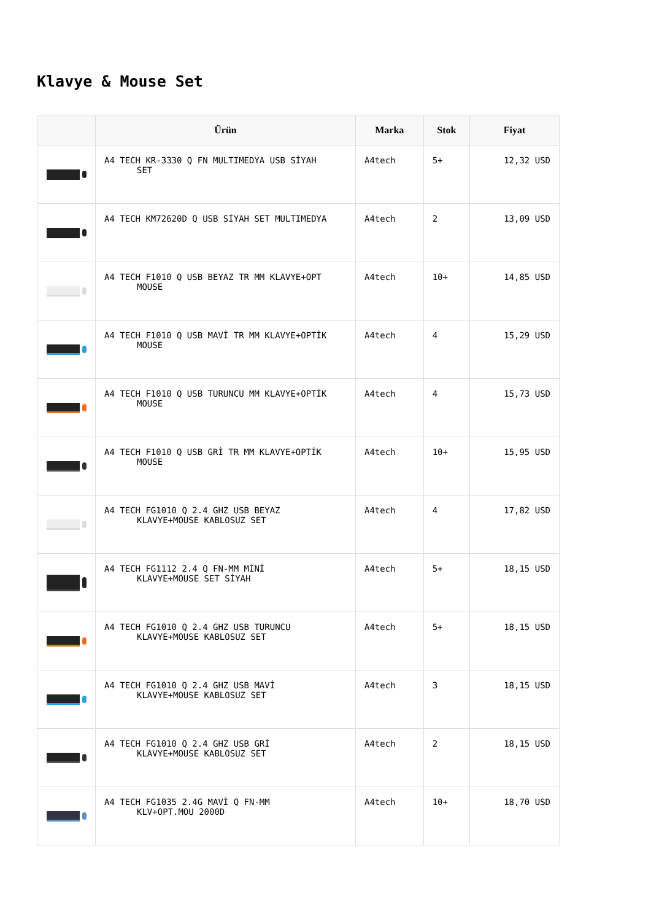Klavye & Mouse Set
| | Ürün | Marka | Stok | Fiyat |
| --- | --- | --- | --- | --- |
| | A4 TECH KR-3330 Q FN MULTIMEDYA USB SİYAH SET | A4tech | 5+ | 12,32 USD |
| | A4 TECH KM72620D Q USB SİYAH SET MULTIMEDYA | A4tech | 2 | 13,09 USD |
| | A4 TECH F1010 Q USB BEYAZ TR MM KLAVYE+OPT MOUSE | A4tech | 10+ | 14,85 USD |
| | A4 TECH F1010 Q USB MAVİ TR MM KLAVYE+OPTİK MOUSE | A4tech | 4 | 15,29 USD |
| | A4 TECH F1010 Q USB TURUNCU MM KLAVYE+OPTİK MOUSE | A4tech | 4 | 15,73 USD |
| | A4 TECH F1010 Q USB GRİ TR MM KLAVYE+OPTİK MOUSE | A4tech | 10+ | 15,95 USD |
| | A4 TECH FG1010 Q 2.4 GHZ USB BEYAZ KLAVYE+MOUSE KABLOSUZ SET | A4tech | 4 | 17,82 USD |
| | A4 TECH FG1112 2.4 Q FN-MM MİNİ KLAVYE+MOUSE SET SİYAH | A4tech | 5+ | 18,15 USD |
| | A4 TECH FG1010 Q 2.4 GHZ USB TURUNCU KLAVYE+MOUSE KABLOSUZ SET | A4tech | 5+ | 18,15 USD |
| | A4 TECH FG1010 Q 2.4 GHZ USB MAVİ KLAVYE+MOUSE KABLOSUZ SET | A4tech | 3 | 18,15 USD |
| | A4 TECH FG1010 Q 2.4 GHZ USB GRİ KLAVYE+MOUSE KABLOSUZ SET | A4tech | 2 | 18,15 USD |
| | A4 TECH FG1035 2.4G MAVİ Q FN-MM KLV+OPT.MOU 2000D | A4tech | 10+ | 18,70 USD |